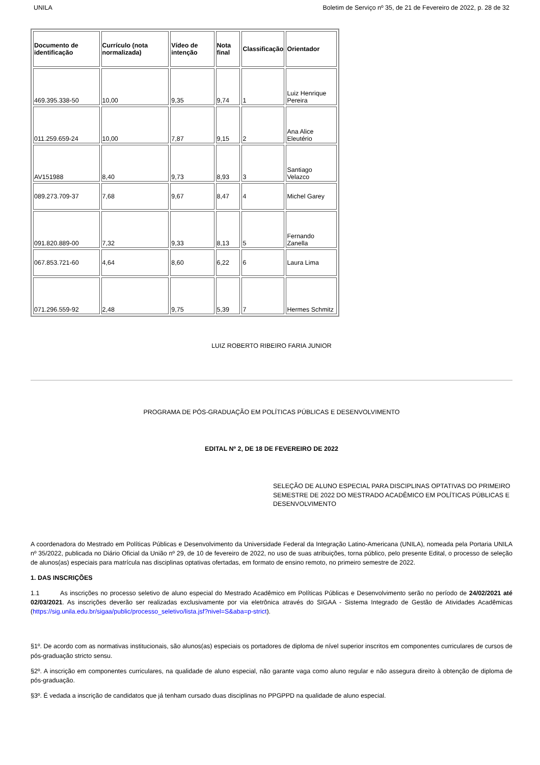UNILA Boletim de Serviço nº 35, de 21 de Fevereiro de 2022, p. 28 de 32
| Documento de identificação | Currículo (nota normalizada) | Vídeo de intenção | Nota final | Classificação | Orientador |
| --- | --- | --- | --- | --- | --- |
| 469.395.338-50 | 10,00 | 9,35 | 9,74 | 1 | Luiz Henrique Pereira |
| 011.259.659-24 | 10,00 | 7,87 | 9,15 | 2 | Ana Alice Eleutério |
| AV151988 | 8,40 | 9,73 | 8,93 | 3 | Santiago Velazco |
| 089.273.709-37 | 7,68 | 9,67 | 8,47 | 4 | Michel Garey |
| 091.820.889-00 | 7,32 | 9,33 | 8,13 | 5 | Fernando Zanella |
| 067.853.721-60 | 4,64 | 8,60 | 6,22 | 6 | Laura Lima |
| 071.296.559-92 | 2,48 | 9,75 | 5,39 | 7 | Hermes Schmitz |
LUIZ ROBERTO RIBEIRO FARIA JUNIOR
PROGRAMA DE PÓS-GRADUAÇÃO EM POLÍTICAS PÚBLICAS E DESENVOLVIMENTO
EDITAL Nº 2, DE 18 DE FEVEREIRO DE 2022
SELEÇÃO DE ALUNO ESPECIAL PARA DISCIPLINAS OPTATIVAS DO PRIMEIRO SEMESTRE DE 2022 DO MESTRADO ACADÊMICO EM POLÍTICAS PÚBLICAS E DESENVOLVIMENTO
A coordenadora do Mestrado em Políticas Públicas e Desenvolvimento da Universidade Federal da Integração Latino-Americana (UNILA), nomeada pela Portaria UNILA nº 35/2022, publicada no Diário Oficial da União nº 29, de 10 de fevereiro de 2022, no uso de suas atribuições, torna público, pelo presente Edital, o processo de seleção de alunos(as) especiais para matrícula nas disciplinas optativas ofertadas, em formato de ensino remoto, no primeiro semestre de 2022.
1. DAS INSCRIÇÕES
1.1 As inscrições no processo seletivo de aluno especial do Mestrado Acadêmico em Políticas Públicas e Desenvolvimento serão no período de 24/02/2021 até 02/03/2021. As inscrições deverão ser realizadas exclusivamente por via eletrônica através do SIGAA - Sistema Integrado de Gestão de Atividades Acadêmicas (https://sig.unila.edu.br/sigaa/public/processo_seletivo/lista.jsf?nivel=S&aba=p-strict).
§1º. De acordo com as normativas institucionais, são alunos(as) especiais os portadores de diploma de nível superior inscritos em componentes curriculares de cursos de pós-graduação stricto sensu.
§2º. A inscrição em componentes curriculares, na qualidade de aluno especial, não garante vaga como aluno regular e não assegura direito à obtenção de diploma de pós-graduação.
§3º. É vedada a inscrição de candidatos que já tenham cursado duas disciplinas no PPGPPD na qualidade de aluno especial.